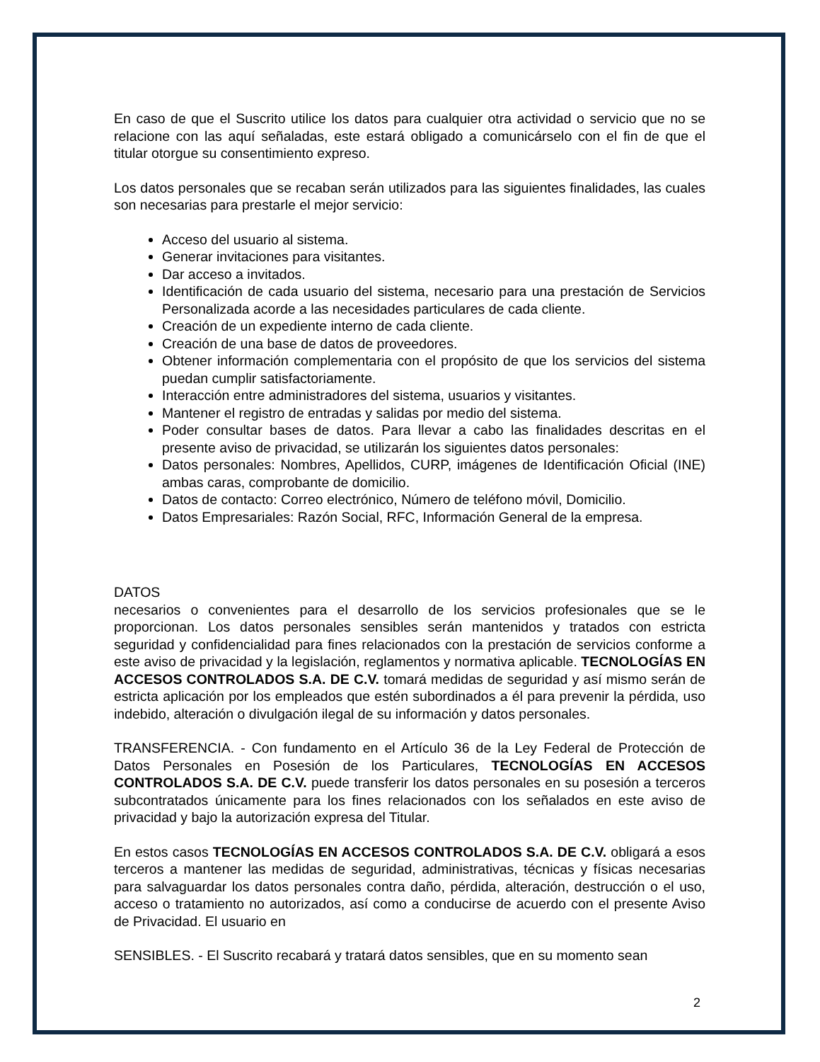En caso de que el Suscrito utilice los datos para cualquier otra actividad o servicio que no se relacione con las aquí señaladas, este estará obligado a comunicárselo con el fin de que el titular otorgue su consentimiento expreso.
Los datos personales que se recaban serán utilizados para las siguientes finalidades, las cuales son necesarias para prestarle el mejor servicio:
Acceso del usuario al sistema.
Generar invitaciones para visitantes.
Dar acceso a invitados.
Identificación de cada usuario del sistema, necesario para una prestación de Servicios Personalizada acorde a las necesidades particulares de cada cliente.
Creación de un expediente interno de cada cliente.
Creación de una base de datos de proveedores.
Obtener información complementaria con el propósito de que los servicios del sistema puedan cumplir satisfactoriamente.
Interacción entre administradores del sistema, usuarios y visitantes.
Mantener el registro de entradas y salidas por medio del sistema.
Poder consultar bases de datos. Para llevar a cabo las finalidades descritas en el presente aviso de privacidad, se utilizarán los siguientes datos personales:
Datos personales: Nombres, Apellidos, CURP, imágenes de Identificación Oficial (INE) ambas caras, comprobante de domicilio.
Datos de contacto: Correo electrónico, Número de teléfono móvil, Domicilio.
Datos Empresariales: Razón Social, RFC, Información General de la empresa.
DATOS
necesarios o convenientes para el desarrollo de los servicios profesionales que se le proporcionan. Los datos personales sensibles serán mantenidos y tratados con estricta seguridad y confidencialidad para fines relacionados con la prestación de servicios conforme a este aviso de privacidad y la legislación, reglamentos y normativa aplicable. TECNOLOGÍAS EN ACCESOS CONTROLADOS S.A. DE C.V. tomará medidas de seguridad y así mismo serán de estricta aplicación por los empleados que estén subordinados a él para prevenir la pérdida, uso indebido, alteración o divulgación ilegal de su información y datos personales.
TRANSFERENCIA. - Con fundamento en el Artículo 36 de la Ley Federal de Protección de Datos Personales en Posesión de los Particulares, TECNOLOGÍAS EN ACCESOS CONTROLADOS S.A. DE C.V. puede transferir los datos personales en su posesión a terceros subcontratados únicamente para los fines relacionados con los señalados en este aviso de privacidad y bajo la autorización expresa del Titular.
En estos casos TECNOLOGÍAS EN ACCESOS CONTROLADOS S.A. DE C.V. obligará a esos terceros a mantener las medidas de seguridad, administrativas, técnicas y físicas necesarias para salvaguardar los datos personales contra daño, pérdida, alteración, destrucción o el uso, acceso o tratamiento no autorizados, así como a conducirse de acuerdo con el presente Aviso de Privacidad. El usuario en
SENSIBLES. - El Suscrito recabará y tratará datos sensibles, que en su momento sean
2